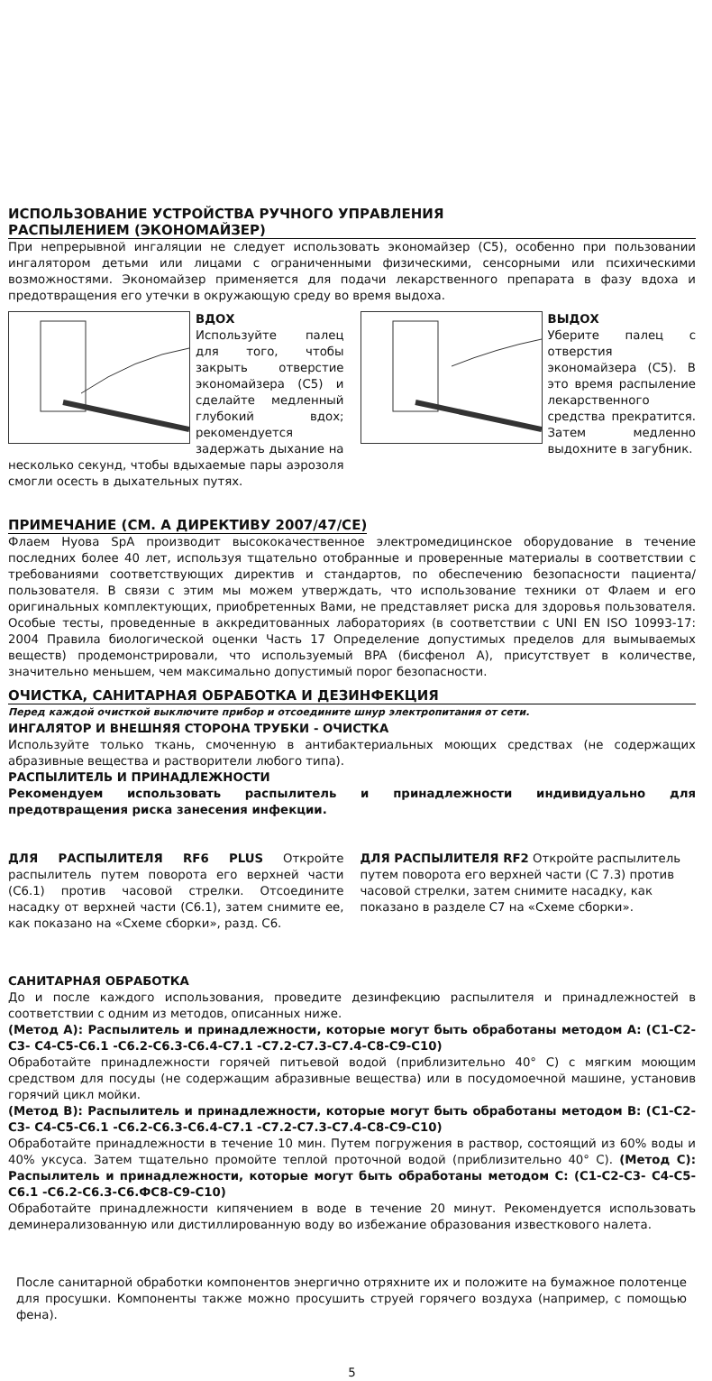ИСПОЛЬЗОВАНИЕ УСТРОЙСТВА РУЧНОГО УПРАВЛЕНИЯ
РАСПЫЛЕНИЕМ (ЭКОНОМАЙЗЕР)
При непрерывной ингаляции не следует использовать экономайзер (С5), особенно при пользовании ингалятором детьми или лицами с ограниченными физическими, сенсорными или психическими возможностями. Экономайзер применяется для подачи лекарственного препарата в фазу вдоха и предотвращения его утечки в окружающую среду во время выдоха.
ВДОХ
Используйте палец для того, чтобы закрыть отверстие экономайзера (С5) и сделайте медленный глубокий вдох; рекомендуется задержать дыхание на несколько секунд, чтобы вдыхаемые пары аэрозоля смогли осесть в дыхательных путях.
ВЫДОХ
Уберите палец с отверстия экономайзера (С5). В это время распыление лекарственного средства прекратится. Затем медленно выдохните в загубник.
ПРИМЕЧАНИЕ (СМ. А ДИРЕКТИВУ 2007/47/CE)
Флаем Нуова SpA производит высококачественное электромедицинское оборудование в течение последних более 40 лет, используя тщательно отобранные и проверенные материалы в соответствии с требованиями соответствующих директив и стандартов, по обеспечению безопасности пациента/пользователя. В связи с этим мы можем утверждать, что использование техники от Флаем и его оригинальных комплектующих, приобретенных Вами, не представляет риска для здоровья пользователя. Особые тесты, проведенные в аккредитованных лабораториях (в соответствии с UNI EN ISO 10993-17: 2004 Правила биологической оценки Часть 17 Определение допустимых пределов для вымываемых веществ) продемонстрировали, что используемый BPA (бисфенол A), присутствует в количестве, значительно меньшем, чем максимально допустимый порог безопасности.
ОЧИСТКА, САНИТАРНАЯ ОБРАБОТКА И ДЕЗИНФЕКЦИЯ
Перед каждой очисткой выключите прибор и отсоедините шнур электропитания от сети.
ИНГАЛЯТОР И ВНЕШНЯЯ СТОРОНА ТРУБКИ - ОЧИСТКА
Используйте только ткань, смоченную в антибактериальных моющих средствах (не содержащих абразивные вещества и растворители любого типа).
РАСПЫЛИТЕЛЬ И ПРИНАДЛЕЖНОСТИ
Рекомендуем использовать распылитель и принадлежности индивидуально для предотвращения риска занесения инфекции.
ДЛЯ РАСПЫЛИТЕЛЯ RF6 PLUS Откройте распылитель путем поворота его верхней части (С6.1) против часовой стрелки. Отсоедините насадку от верхней части (С6.1), затем снимите ее, как показано на «Схеме сборки», разд. С6.
ДЛЯ РАСПЫЛИТЕЛЯ RF2 Откройте распылитель путем поворота его верхней части (С 7.3) против часовой стрелки, затем снимите насадку, как показано в разделе С7 на «Схеме сборки».
САНИТАРНАЯ ОБРАБОТКА
До и после каждого использования, проведите дезинфекцию распылителя и принадлежностей в соответствии с одним из методов, описанных ниже.
(Метод А): Распылитель и принадлежности, которые могут быть обработаны методом А: (C1-C2-C3- C4-C5-C6.1 -C6.2-C6.3-C6.4-C7.1 -C7.2-C7.3-C7.4-C8-C9-C10)
Обработайте принадлежности горячей питьевой водой (приблизительно 40° С) с мягким моющим средством для посуды (не содержащим абразивные вещества) или в посудомоечной машине, установив горячий цикл мойки.
(Метод В): Распылитель и принадлежности, которые могут быть обработаны методом В: (C1-C2-C3- C4-C5-C6.1 -C6.2-C6.3-C6.4-C7.1 -C7.2-C7.3-C7.4-C8-C9-C10)
Обработайте принадлежности в течение 10 мин. Путем погружения в раствор, состоящий из 60% воды и 40% уксуса. Затем тщательно промойте теплой проточной водой (приблизительно 40° С). (Метод С): Распылитель и принадлежности, которые могут быть обработаны методом С: (C1-C2-C3- C4-C5-C6.1 -C6.2-C6.3-C6.ФC8-C9-C10)
Обработайте принадлежности кипячением в воде в течение 20 минут. Рекомендуется использовать деминерализованную или дистиллированную воду во избежание образования известкового налета.
После санитарной обработки компонентов энергично отряхните их и положите на бумажное полотенце для просушки. Компоненты также можно просушить струей горячего воздуха (например, с помощью фена).
5